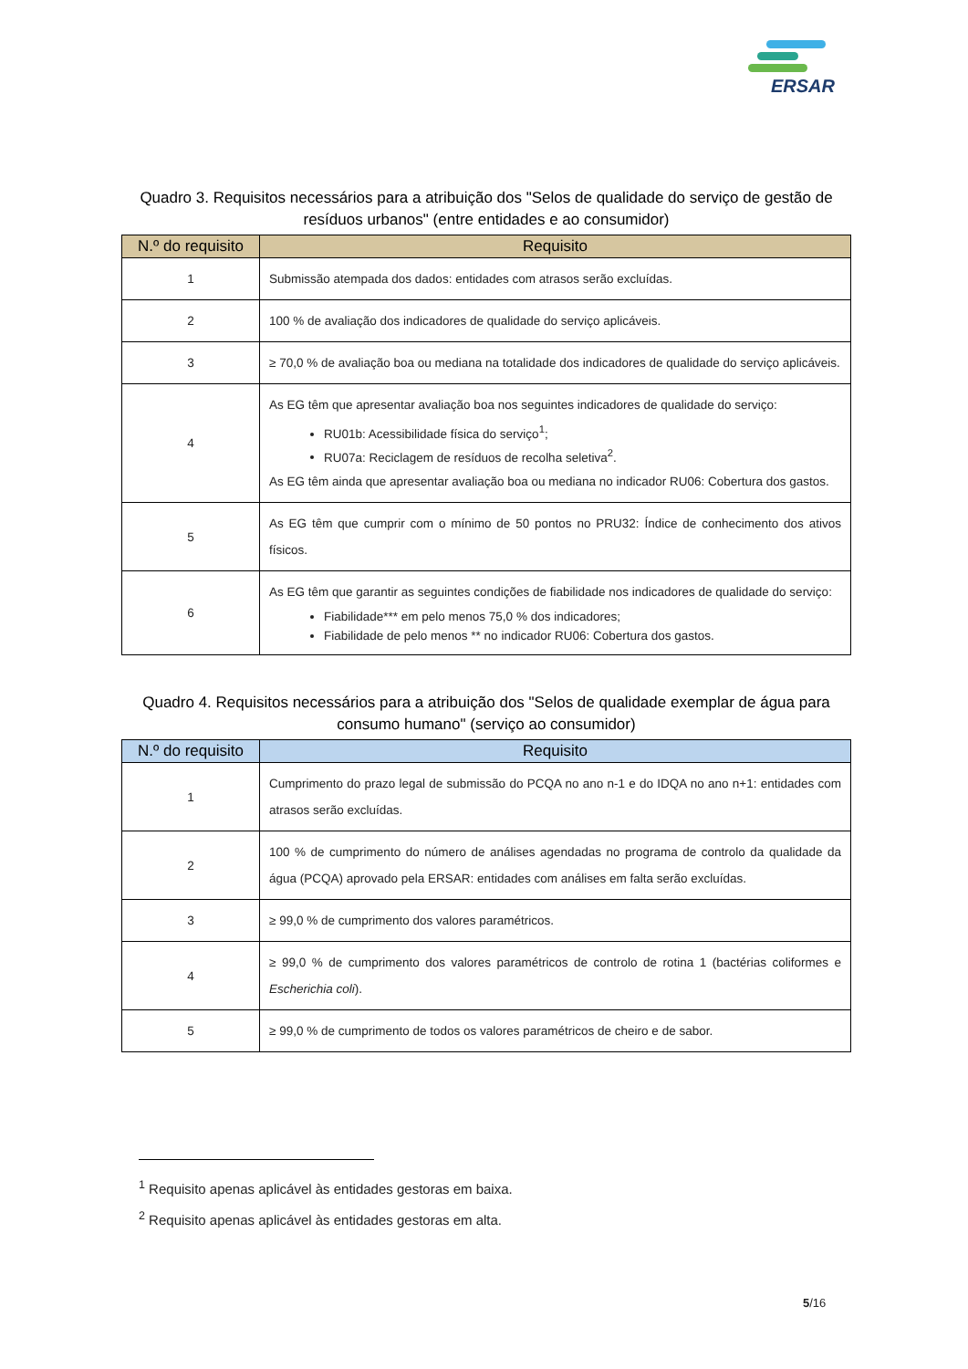ERSAR
Quadro 3. Requisitos necessários para a atribuição dos "Selos de qualidade do serviço de gestão de resíduos urbanos" (entre entidades e ao consumidor)
| N.º do requisito | Requisito |
| --- | --- |
| 1 | Submissão atempada dos dados: entidades com atrasos serão excluídas. |
| 2 | 100 % de avaliação dos indicadores de qualidade do serviço aplicáveis. |
| 3 | ≥ 70,0 % de avaliação boa ou mediana na totalidade dos indicadores de qualidade do serviço aplicáveis. |
| 4 | As EG têm que apresentar avaliação boa nos seguintes indicadores de qualidade do serviço: RU01b: Acessibilidade física do serviço<sup>1</sup>; RU07a: Reciclagem de resíduos de recolha seletiva<sup>2</sup>. As EG têm ainda que apresentar avaliação boa ou mediana no indicador RU06: Cobertura dos gastos. |
| 5 | As EG têm que cumprir com o mínimo de 50 pontos no PRU32: Índice de conhecimento dos ativos físicos. |
| 6 | As EG têm que garantir as seguintes condições de fiabilidade nos indicadores de qualidade do serviço: Fiabilidade*** em pelo menos 75,0 % dos indicadores; Fiabilidade de pelo menos ** no indicador RU06: Cobertura dos gastos. |
Quadro 4. Requisitos necessários para a atribuição dos "Selos de qualidade exemplar de água para consumo humano" (serviço ao consumidor)
| N.º do requisito | Requisito |
| --- | --- |
| 1 | Cumprimento do prazo legal de submissão do PCQA no ano n-1 e do IDQA no ano n+1: entidades com atrasos serão excluídas. |
| 2 | 100 % de cumprimento do número de análises agendadas no programa de controlo da qualidade da água (PCQA) aprovado pela ERSAR: entidades com análises em falta serão excluídas. |
| 3 | ≥ 99,0 % de cumprimento dos valores paramétricos. |
| 4 | ≥ 99,0 % de cumprimento dos valores paramétricos de controlo de rotina 1 (bactérias coliformes e Escherichia coli ). |
| 5 | ≥ 99,0 % de cumprimento de todos os valores paramétricos de cheiro e de sabor. |
<sup>1</sup> Requisito apenas aplicável às entidades gestoras em baixa.
<sup>2</sup> Requisito apenas aplicável às entidades gestoras em alta.
5/16